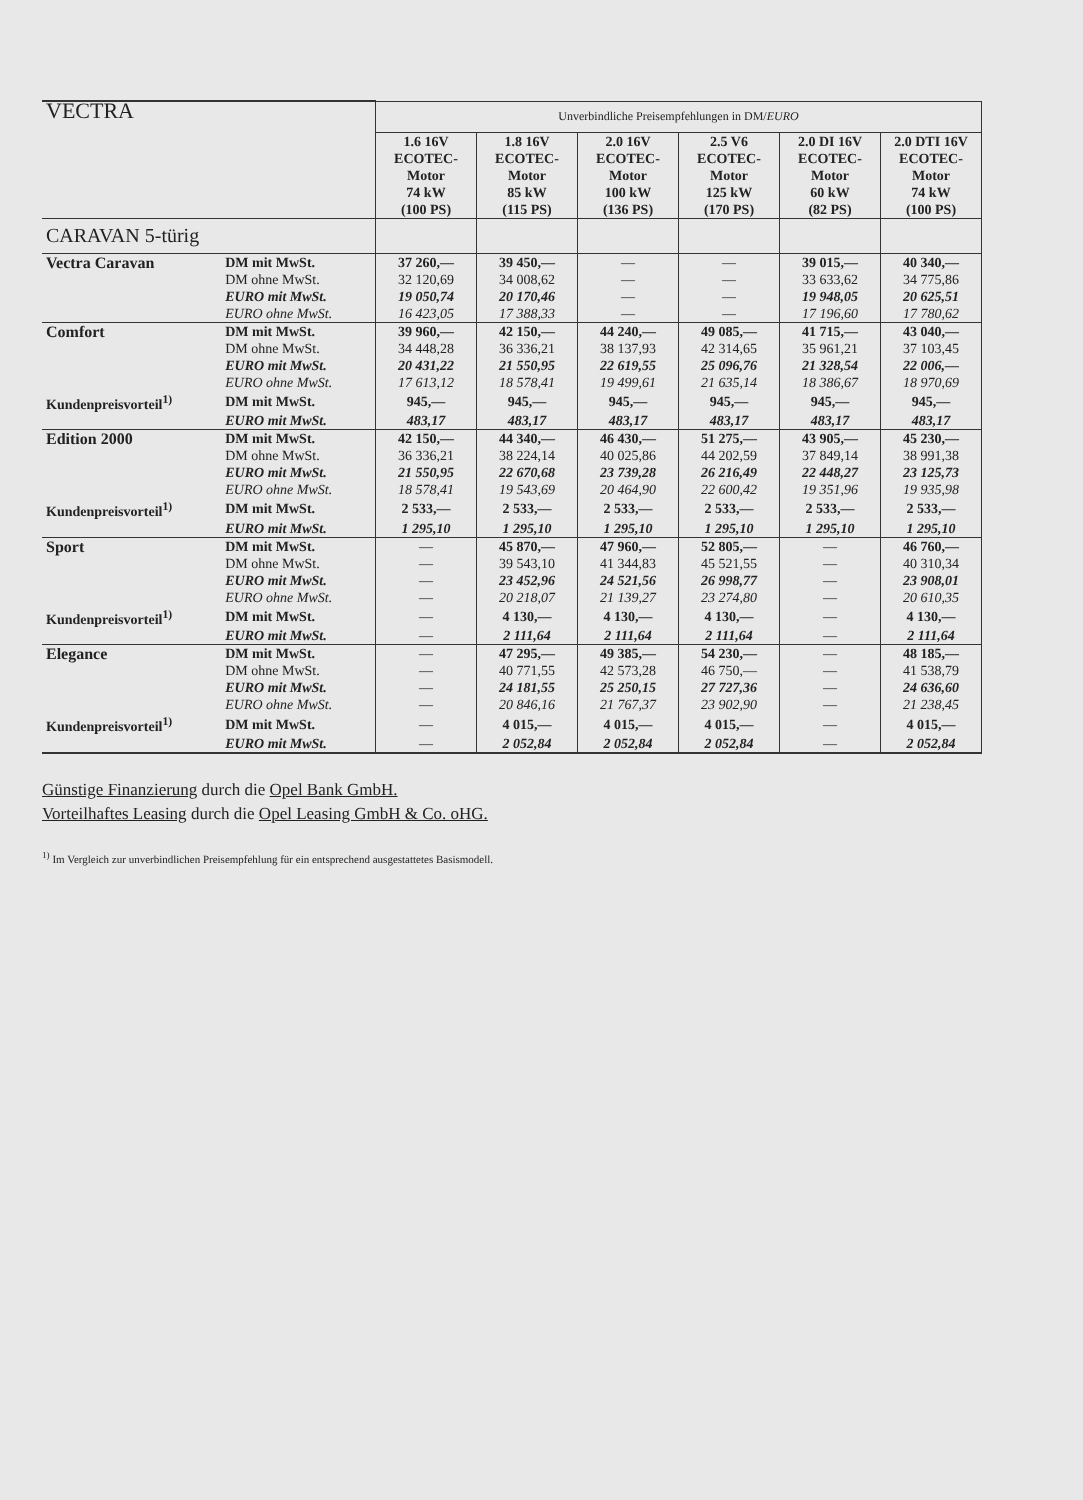| VECTRA | | Unverbindliche Preisempfehlungen in DM/ EURO | | | | | |
| | | 1.6 16V ECOTEC- Motor 74 kW (100 PS) | 1.8 16V ECOTEC- Motor 85 kW (115 PS) | 2.0 16V ECOTEC- Motor 100 kW (136 PS) | 2.5 V6 ECOTEC- Motor 125 kW (170 PS) | 2.0 DI 16V ECOTEC- Motor 60 kW (82 PS) | 2.0 DTI 16V ECOTEC- Motor 74 kW (100 PS) |
| CARAVAN 5-türig | | | | | | | |
| Vectra Caravan | DM mit MwSt. | 37 260,— | 39 450,— | — | — | 39 015,— | 40 340,— |
| | DM ohne MwSt. | 32 120,69 | 34 008,62 | — | — | 33 633,62 | 34 775,86 |
| | EURO mit MwSt. | 19 050,74 | 20 170,46 | — | — | 19 948,05 | 20 625,51 |
| | EURO ohne MwSt. | 16 423,05 | 17 388,33 | — | — | 17 196,60 | 17 780,62 |
| Comfort | DM mit MwSt. | 39 960,— | 42 150,— | 44 240,— | 49 085,— | 41 715,— | 43 040,— |
| | DM ohne MwSt. | 34 448,28 | 36 336,21 | 38 137,93 | 42 314,65 | 35 961,21 | 37 103,45 |
| | EURO mit MwSt. | 20 431,22 | 21 550,95 | 22 619,55 | 25 096,76 | 21 328,54 | 22 006,— |
| | EURO ohne MwSt. | 17 613,12 | 18 578,41 | 19 499,61 | 21 635,14 | 18 386,67 | 18 970,69 |
| Kundenpreisvorteil<sup>1)</sup> | DM mit MwSt. | 945,— | 945,— | 945,— | 945,— | 945,— | 945,— |
| | EURO mit MwSt. | 483,17 | 483,17 | 483,17 | 483,17 | 483,17 | 483,17 |
| Edition 2000 | DM mit MwSt. | 42 150,— | 44 340,— | 46 430,— | 51 275,— | 43 905,— | 45 230,— |
| | DM ohne MwSt. | 36 336,21 | 38 224,14 | 40 025,86 | 44 202,59 | 37 849,14 | 38 991,38 |
| | EURO mit MwSt. | 21 550,95 | 22 670,68 | 23 739,28 | 26 216,49 | 22 448,27 | 23 125,73 |
| | EURO ohne MwSt. | 18 578,41 | 19 543,69 | 20 464,90 | 22 600,42 | 19 351,96 | 19 935,98 |
| Kundenpreisvorteil<sup>1)</sup> | DM mit MwSt. | 2 533,— | 2 533,— | 2 533,— | 2 533,— | 2 533,— | 2 533,— |
| | EURO mit MwSt. | 1 295,10 | 1 295,10 | 1 295,10 | 1 295,10 | 1 295,10 | 1 295,10 |
| Sport | DM mit MwSt. | — | 45 870,— | 47 960,— | 52 805,— | — | 46 760,— |
| | DM ohne MwSt. | — | 39 543,10 | 41 344,83 | 45 521,55 | — | 40 310,34 |
| | EURO mit MwSt. | — | 23 452,96 | 24 521,56 | 26 998,77 | — | 23 908,01 |
| | EURO ohne MwSt. | — | 20 218,07 | 21 139,27 | 23 274,80 | — | 20 610,35 |
| Kundenpreisvorteil<sup>1)</sup> | DM mit MwSt. | — | 4 130,— | 4 130,— | 4 130,— | — | 4 130,— |
| | EURO mit MwSt. | — | 2 111,64 | 2 111,64 | 2 111,64 | — | 2 111,64 |
| Elegance | DM mit MwSt. | — | 47 295,— | 49 385,— | 54 230,— | — | 48 185,— |
| | DM ohne MwSt. | — | 40 771,55 | 42 573,28 | 46 750,— | — | 41 538,79 |
| | EURO mit MwSt. | — | 24 181,55 | 25 250,15 | 27 727,36 | — | 24 636,60 |
| | EURO ohne MwSt. | — | 20 846,16 | 21 767,37 | 23 902,90 | — | 21 238,45 |
| Kundenpreisvorteil<sup>1)</sup> | DM mit MwSt. | — | 4 015,— | 4 015,— | 4 015,— | — | 4 015,— |
| | EURO mit MwSt. | — | 2 052,84 | 2 052,84 | 2 052,84 | — | 2 052,84 |
Günstige Finanzierung durch die Opel Bank GmbH.
Vorteilhaftes Leasing durch die Opel Leasing GmbH & Co. oHG.
<sup>1)</sup> Im Vergleich zur unverbindlichen Preisempfehlung für ein entsprechend ausgestattetes Basismodell.